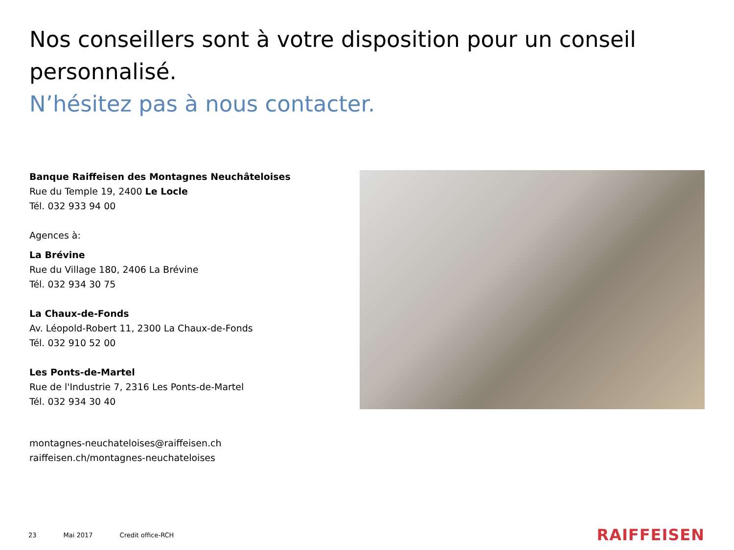Nos conseillers sont à votre disposition pour un conseil personnalisé.
N’hésitez pas à nous contacter.
Banque Raiffeisen des Montagnes Neuchâteloises
Rue du Temple 19, 2400 Le Locle
Tél. 032 933 94 00
Agences à:
La Brévine
Rue du Village 180, 2406 La Brévine
Tél. 032 934 30 75
La Chaux-de-Fonds
Av. Léopold-Robert 11, 2300 La Chaux-de-Fonds
Tél. 032 910 52 00
Les Ponts-de-Martel
Rue de l'Industrie 7, 2316 Les Ponts-de-Martel
Tél. 032 934 30 40
montagnes-neuchateloises@raiffeisen.ch
raiffeisen.ch/montagnes-neuchateloises
23 Mai 2017 Credit office-RCH
RAIFFEISEN